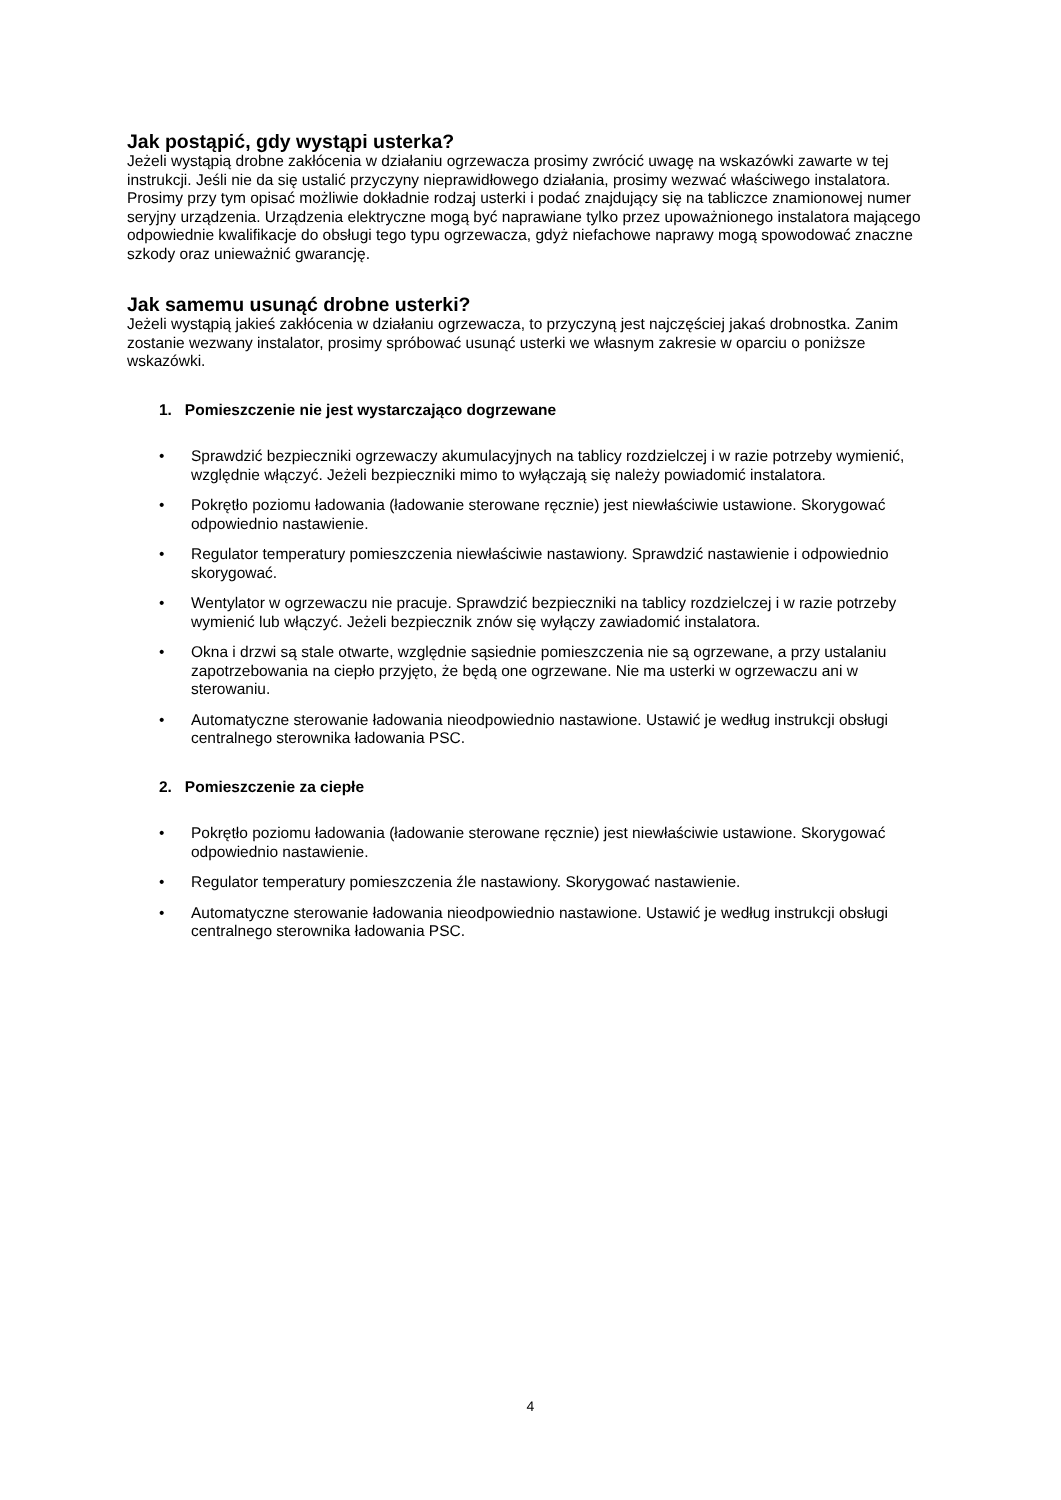Jak postąpić, gdy wystąpi usterka?
Jeżeli wystąpią drobne zakłócenia w działaniu ogrzewacza prosimy zwrócić uwagę na wskazówki zawarte w tej instrukcji. Jeśli nie da się ustalić przyczyny nieprawidłowego działania, prosimy wezwać właściwego instalatora. Prosimy przy tym opisać możliwie dokładnie rodzaj usterki i podać znajdujący się na tabliczce znamionowej numer seryjny urządzenia. Urządzenia elektryczne mogą być naprawiane tylko przez upoważnionego instalatora mającego odpowiednie kwalifikacje do obsługi tego typu ogrzewacza, gdyż niefachowe naprawy mogą spowodować znaczne szkody oraz unieważnić gwarancję.
Jak samemu usunąć drobne usterki?
Jeżeli wystąpią jakieś zakłócenia w działaniu ogrzewacza, to przyczyną jest najczęściej jakaś drobnostka. Zanim zostanie wezwany instalator, prosimy spróbować usunąć usterki we własnym zakresie w oparciu o poniższe wskazówki.
1. Pomieszczenie nie jest wystarczająco dogrzewane
• Sprawdzić bezpieczniki ogrzewaczy akumulacyjnych na tablicy rozdzielczej i w razie potrzeby wymienić, względnie włączyć. Jeżeli bezpieczniki mimo to wyłączają się należy powiadomić instalatora.
• Pokrętło poziomu ładowania (ładowanie sterowane ręcznie) jest niewłaściwie ustawione. Skorygować odpowiednio nastawienie.
• Regulator temperatury pomieszczenia niewłaściwie nastawiony. Sprawdzić nastawienie i odpowiednio skorygować.
• Wentylator w ogrzewaczu nie pracuje. Sprawdzić bezpieczniki na tablicy rozdzielczej i w razie potrzeby wymienić lub włączyć. Jeżeli bezpiecznik znów się wyłączy zawiadomić instalatora.
• Okna i drzwi są stale otwarte, względnie sąsiednie pomieszczenia nie są ogrzewane, a przy ustalaniu zapotrzebowania na ciepło przyjęto, że będą one ogrzewane. Nie ma usterki w ogrzewaczu ani w sterowaniu.
• Automatyczne sterowanie ładowania nieodpowiednio nastawione. Ustawić je według instrukcji obsługi centralnego sterownika ładowania PSC.
2. Pomieszczenie za ciepłe
• Pokrętło poziomu ładowania (ładowanie sterowane ręcznie) jest niewłaściwie ustawione. Skorygować odpowiednio nastawienie.
• Regulator temperatury pomieszczenia źle nastawiony. Skorygować nastawienie.
• Automatyczne sterowanie ładowania nieodpowiednio nastawione. Ustawić je według instrukcji obsługi centralnego sterownika ładowania PSC.
4